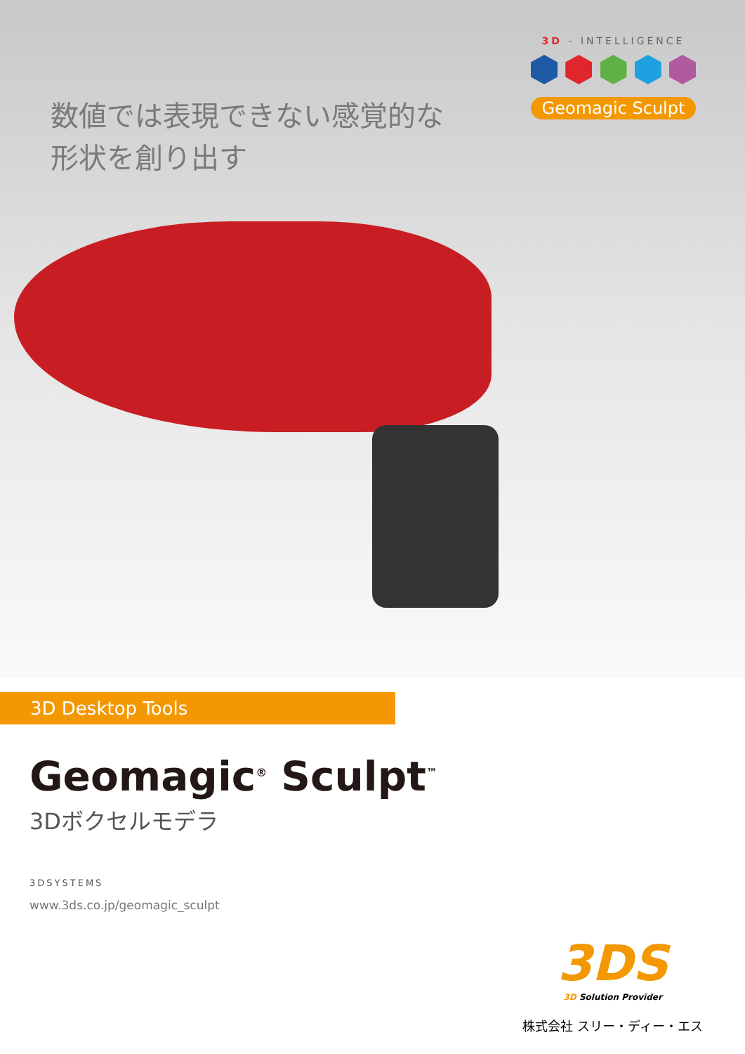数値では表現できない感覚的な
形状を創り出す
3D - INTELLIGENCE
Geomagic Sculpt
3D Desktop Tools
Geomagic<sup>®</sup> Sculpt<sup>™</sup>
3Dボクセルモデラ
3DSYSTEMS
www.3ds.co.jp/geomagic_sculpt
3DS
3D Solution Provider
株式会社 スリー・ディー・エス